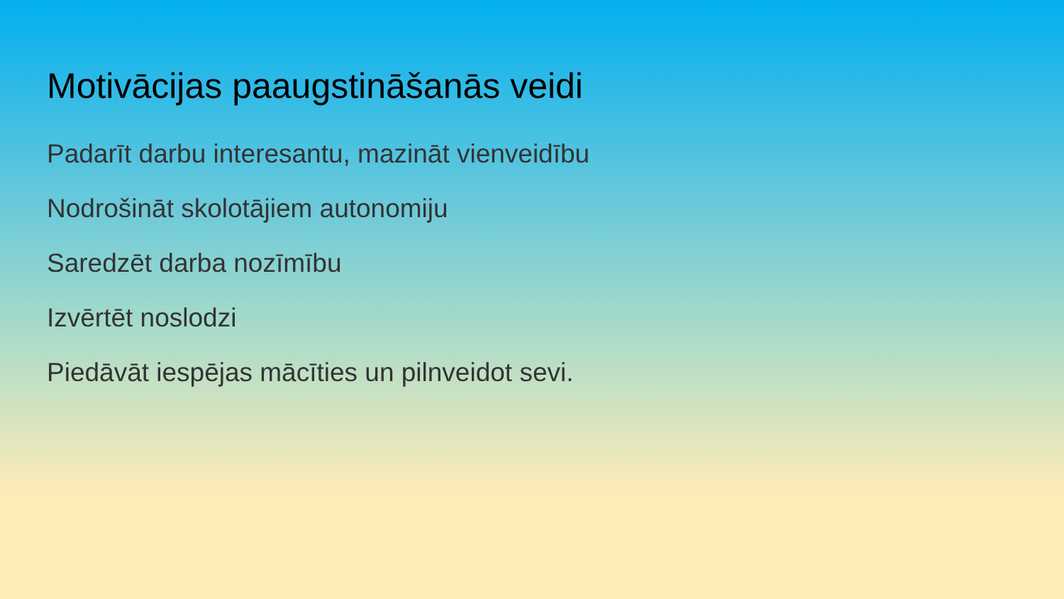Motivācijas paaugstināšanās veidi
Padarīt darbu interesantu, mazināt vienveidību
Nodrošināt skolotājiem autonomiju
Saredzēt darba nozīmību
Izvērtēt noslodzi
Piedāvāt iespējas mācīties un pilnveidot sevi.